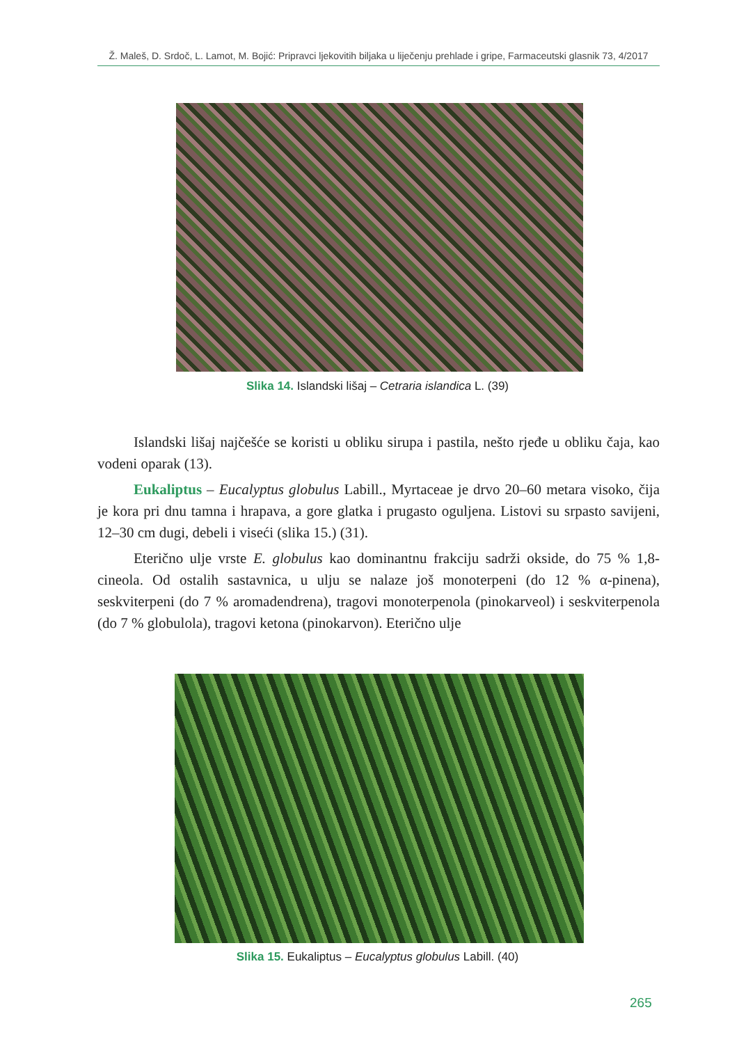Ž. Maleš, D. Srdoč, L. Lamot, M. Bojić: Pripravci ljekovitih biljaka u liječenju prehlade i gripe, Farmaceutski glasnik 73, 4/2017
Slika 14. Islandski lišaj – Cetraria islandica L. (39)
Islandski lišaj najčešće se koristi u obliku sirupa i pastila, nešto rjeđe u obliku čaja, kao vodeni oparak (13).
Eukaliptus – Eucalyptus globulus Labill., Myrtaceae je drvo 20–60 metara visoko, čija je kora pri dnu tamna i hrapava, a gore glatka i prugasto oguljena. Listovi su srpasto savijeni, 12–30 cm dugi, debeli i viseći (slika 15.) (31).
Eterično ulje vrste E. globulus kao dominantnu frakciju sadrži okside, do 75 % 1,8-cineola. Od ostalih sastavnica, u ulju se nalaze još monoterpeni (do 12 % α-pinena), seskviterpeni (do 7 % aromadendrena), tragovi monoterpenola (pinokarveol) i seskviterpenola (do 7 % globulola), tragovi ketona (pinokarvon). Eterično ulje
Slika 15. Eukaliptus – Eucalyptus globulus Labill. (40)
265